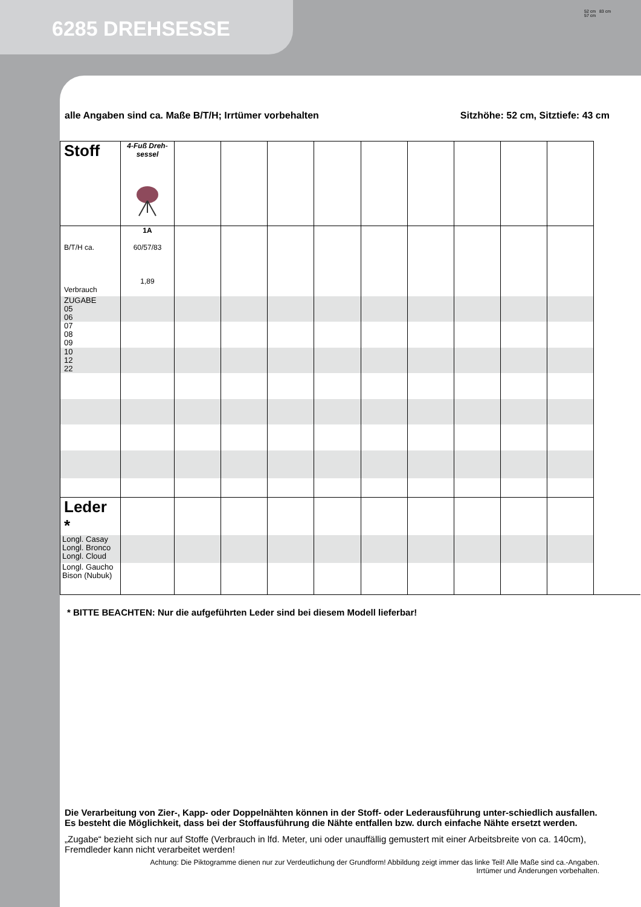6285 DREHSESSE
52 cm 83 cm
57 cm
alle Angaben sind ca. Maße B/T/H; Irrtümer vorbehalten Sitzhöhe: 52 cm, Sitztiefe: 43 cm
| Stoff | 4-Fuß Dreh-sessel | | | | | | | | | |
| B/T/H ca. Verbrauch | 1A 60/57/83 1,89 | | | | | | | | | |
| ZUGABE 05 06 | | | | | | | | | | |
| 07 08 09 | | | | | | | | | | |
| 10 12 22 | | | | | | | | | | |
| Leder * | | | | | | | | | | |
| Longl. Casay Longl. Bronco Longl. Cloud | | | | | | | | | | |
| Longl. Gaucho Bison (Nubuk) | | | | | | | | | | |
* BITTE BEACHTEN: Nur die aufgeführten Leder sind bei diesem Modell lieferbar!
Die Verarbeitung von Zier-, Kapp- oder Doppelnähten können in der Stoff- oder Lederausführung unter-schiedlich ausfallen. Es besteht die Möglichkeit, dass bei der Stoffausführung die Nähte entfallen bzw. durch einfache Nähte ersetzt werden.
„Zugabe“ bezieht sich nur auf Stoffe (Verbrauch in lfd. Meter, uni oder unauffällig gemustert mit einer Arbeitsbreite von ca. 140cm), Fremdleder kann nicht verarbeitet werden!
Achtung: Die Piktogramme dienen nur zur Verdeutlichung der Grundform! Abbildung zeigt immer das linke Teil! Alle Maße sind ca.-Angaben.
Irrtümer und Änderungen vorbehalten.